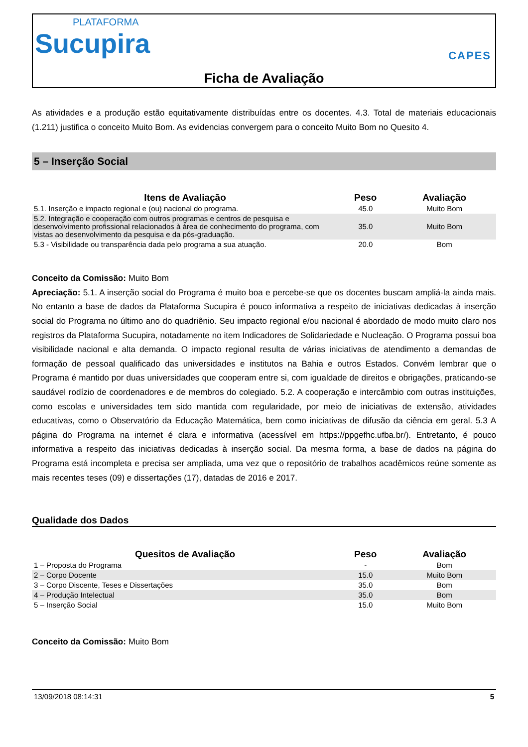PLATAFORMA
Sucupira
CAPES
Ficha de Avaliação
As atividades e a produção estão equitativamente distribuídas entre os docentes. 4.3. Total de materiais educacionais (1.211) justifica o conceito Muito Bom. As evidencias convergem para o conceito Muito Bom no Quesito 4.
5 – Inserção Social
| Itens de Avaliação | Peso | Avaliação |
| --- | --- | --- |
| 5.1. Inserção e impacto regional e (ou) nacional do programa. | 45.0 | Muito Bom |
| 5.2. Integração e cooperação com outros programas e centros de pesquisa e desenvolvimento profissional relacionados à área de conhecimento do programa, com vistas ao desenvolvimento da pesquisa e da pós-graduação. | 35.0 | Muito Bom |
| 5.3 - Visibilidade ou transparência dada pelo programa a sua atuação. | 20.0 | Bom |
Conceito da Comissão: Muito Bom
Apreciação: 5.1. A inserção social do Programa é muito boa e percebe-se que os docentes buscam ampliá-la ainda mais. No entanto a base de dados da Plataforma Sucupira é pouco informativa a respeito de iniciativas dedicadas à inserção social do Programa no último ano do quadriênio. Seu impacto regional e/ou nacional é abordado de modo muito claro nos registros da Plataforma Sucupira, notadamente no item Indicadores de Solidariedade e Nucleação. O Programa possui boa visibilidade nacional e alta demanda. O impacto regional resulta de várias iniciativas de atendimento a demandas de formação de pessoal qualificado das universidades e institutos na Bahia e outros Estados. Convém lembrar que o Programa é mantido por duas universidades que cooperam entre si, com igualdade de direitos e obrigações, praticando-se saudável rodízio de coordenadores e de membros do colegiado. 5.2. A cooperação e intercâmbio com outras instituições, como escolas e universidades tem sido mantida com regularidade, por meio de iniciativas de extensão, atividades educativas, como o Observatório da Educação Matemática, bem como iniciativas de difusão da ciência em geral. 5.3 A página do Programa na internet é clara e informativa (acessível em https://ppgefhc.ufba.br/). Entretanto, é pouco informativa a respeito das iniciativas dedicadas à inserção social. Da mesma forma, a base de dados na página do Programa está incompleta e precisa ser ampliada, uma vez que o repositório de trabalhos acadêmicos reúne somente as mais recentes teses (09) e dissertações (17), datadas de 2016 e 2017.
Qualidade dos Dados
| Quesitos de Avaliação | Peso | Avaliação |
| --- | --- | --- |
| 1 – Proposta do Programa | - | Bom |
| 2 – Corpo Docente | 15.0 | Muito Bom |
| 3 – Corpo Discente, Teses e Dissertações | 35.0 | Bom |
| 4 – Produção Intelectual | 35.0 | Bom |
| 5 – Inserção Social | 15.0 | Muito Bom |
Conceito da Comissão: Muito Bom
13/09/2018 08:14:31 5